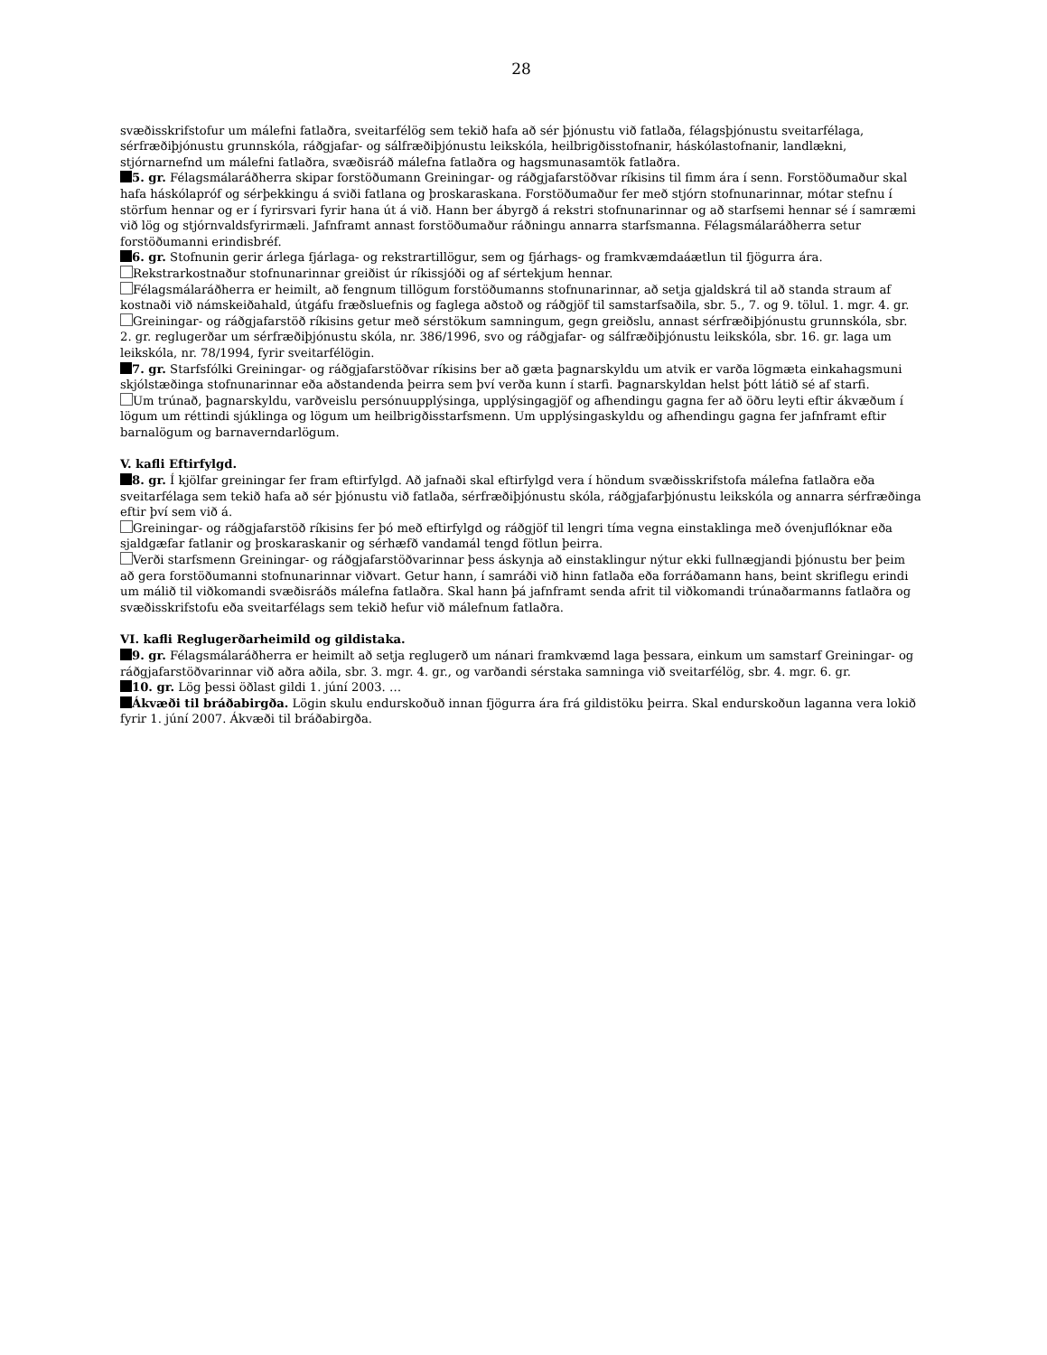28
svæðisskrifstofur um málefni fatlaðra, sveitarfélög sem tekið hafa að sér þjónustu við fatlaða, félagsþjónustu sveitarfélaga, sérfræðiþjónustu grunnskóla, ráðgjafar- og sálfræðiþjónustu leikskóla, heilbrigðisstofnanir, háskólastofnanir, landlækni, stjórnarnefnd um málefni fatlaðra, svæðisráð málefna fatlaðra og hagsmunasamtök fatlaðra.
5. gr. Félagsmálaráðherra skipar forstöðumann Greiningar- og ráðgjafarstöðvar ríkisins til fimm ára í senn. Forstöðumaður skal hafa háskólapróf og sérþekkingu á sviði fatlana og þroskaraskana. Forstöðumaður fer með stjórn stofnunarinnar, mótar stefnu í störfum hennar og er í fyrirsvari fyrir hana út á við. Hann ber ábyrgð á rekstri stofnunarinnar og að starfsemi hennar sé í samræmi við lög og stjórnvaldsfyrirmæli. Jafnframt annast forstöðumaður ráðningu annarra starfsmanna. Félagsmálaráðherra setur forstöðumanni erindisbréf.
6. gr. Stofnunin gerir árlega fjárlaga- og rekstrartillögur, sem og fjárhags- og framkvæmdaáætlun til fjögurra ára.
Rekstrarkostnaður stofnunarinnar greiðist úr ríkissjóði og af sértekjum hennar.
Félagsmálaráðherra er heimilt, að fengnum tillögum forstöðumanns stofnunarinnar, að setja gjaldskrá til að standa straum af kostnaði við námskeiðahald, útgáfu fræðsluefnis og faglega aðstoð og ráðgjöf til samstarfsaðila, sbr. 5., 7. og 9. tölul. 1. mgr. 4. gr.
Greiningar- og ráðgjafarstöð ríkisins getur með sérstökum samningum, gegn greiðslu, annast sérfræðiþjónustu grunnskóla, sbr. 2. gr. reglugerðar um sérfræðiþjónustu skóla, nr. 386/1996, svo og ráðgjafar- og sálfræðiþjónustu leikskóla, sbr. 16. gr. laga um leikskóla, nr. 78/1994, fyrir sveitarfélögin.
7. gr. Starfsfólki Greiningar- og ráðgjafarstöðvar ríkisins ber að gæta þagnarskyldu um atvik er varða lögmæta einkahagsmuni skjólstæðinga stofnunarinnar eða aðstandenda þeirra sem því verða kunn í starfi. Þagnarskyldan helst þótt látið sé af starfi.
Um trúnað, þagnarskyldu, varðveislu persónuupplýsinga, upplýsingagjöf og afhendingu gagna fer að öðru leyti eftir ákvæðum í lögum um réttindi sjúklinga og lögum um heilbrigðisstarfsmenn. Um upplýsingaskyldu og afhendingu gagna fer jafnframt eftir barnalögum og barnaverndarlögum.
V. kafli Eftirfylgd.
8. gr. Í kjölfar greiningar fer fram eftirfylgd. Að jafnaði skal eftirfylgd vera í höndum svæðisskrifstofa málefna fatlaðra eða sveitarfélaga sem tekið hafa að sér þjónustu við fatlaða, sérfræðiþjónustu skóla, ráðgjafarþjónustu leikskóla og annarra sérfræðinga eftir því sem við á.
Greiningar- og ráðgjafarstöð ríkisins fer þó með eftirfylgd og ráðgjöf til lengri tíma vegna einstaklinga með óvenjuflóknar eða sjaldgæfar fatlanir og þroskaraskanir og sérhæfð vandamál tengd fötlun þeirra.
Verði starfsmenn Greiningar- og ráðgjafarstöðvarinnar þess áskynja að einstaklingur nýtur ekki fullnægjandi þjónustu ber þeim að gera forstöðumanni stofnunarinnar viðvart. Getur hann, í samráði við hinn fatlaða eða forráðamann hans, beint skriflegu erindi um málið til viðkomandi svæðisráðs málefna fatlaðra. Skal hann þá jafnframt senda afrit til viðkomandi trúnaðarmanns fatlaðra og svæðisskrifstofu eða sveitarfélags sem tekið hefur við málefnum fatlaðra.
VI. kafli Reglugerðarheimild og gildistaka.
9. gr. Félagsmálaráðherra er heimilt að setja reglugerð um nánari framkvæmd laga þessara, einkum um samstarf Greiningar- og ráðgjafarstöðvarinnar við aðra aðila, sbr. 3. mgr. 4. gr., og varðandi sérstaka samninga við sveitarfélög, sbr. 4. mgr. 6. gr.
10. gr. Lög þessi öðlast gildi 1. júní 2003. …
Ákvæði til bráðabirgða. Lögin skulu endurskoðuð innan fjögurra ára frá gildistöku þeirra. Skal endurskoðun laganna vera lokið fyrir 1. júní 2007. Ákvæði til bráðabirgða.